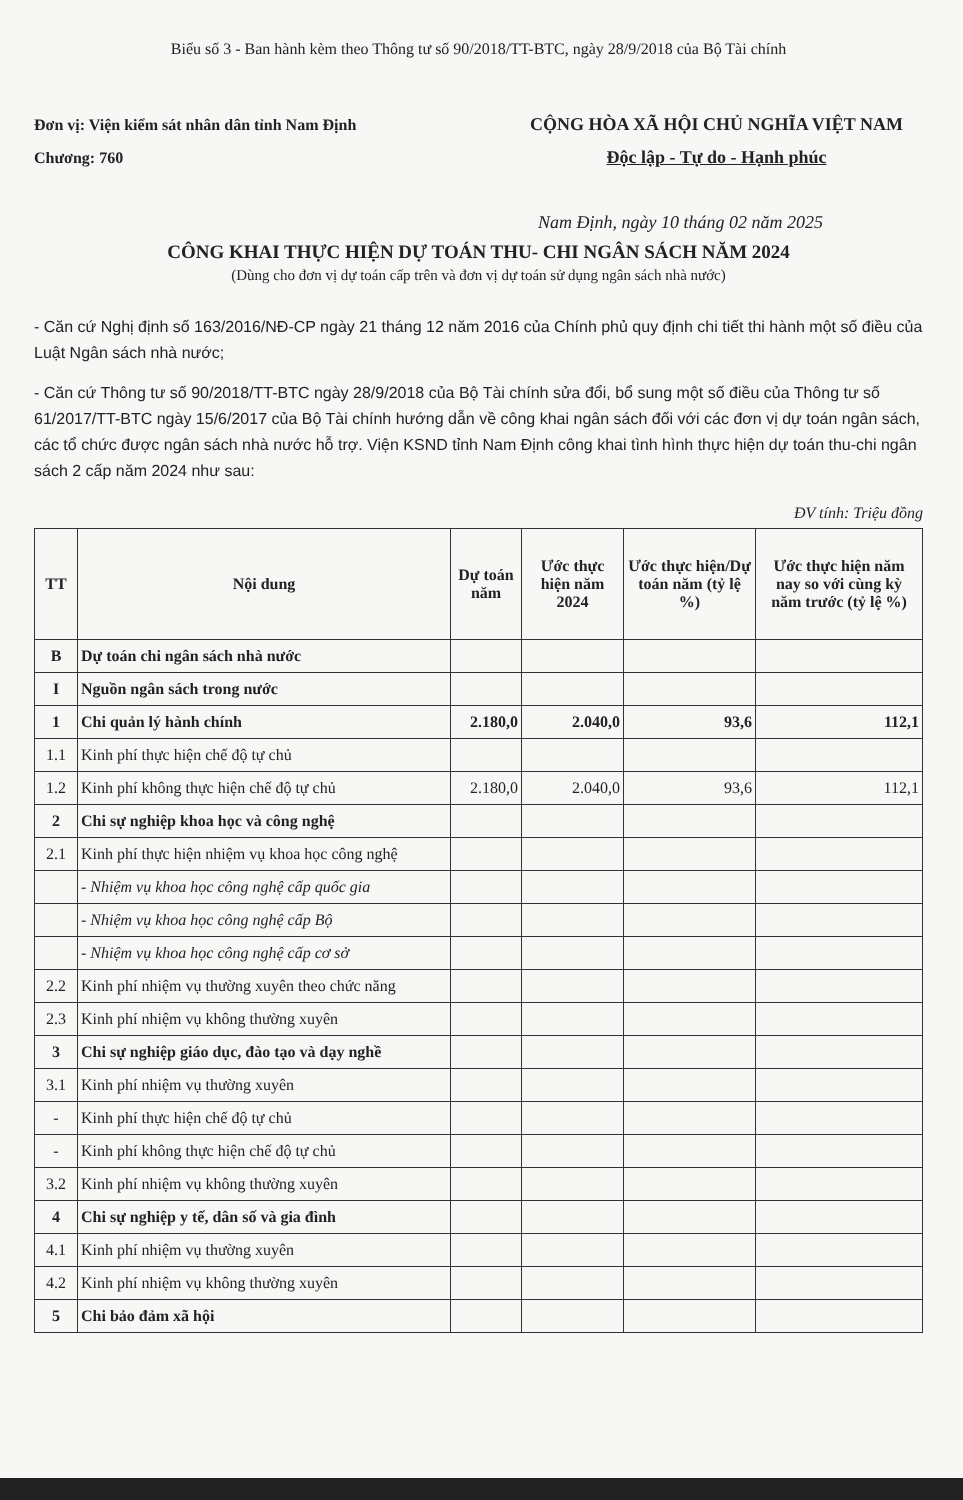Biểu số 3 - Ban hành kèm theo Thông tư số 90/2018/TT-BTC, ngày 28/9/2018 của Bộ Tài chính
Đơn vị: Viện kiểm sát nhân dân tỉnh Nam Định
Chương: 760
CỘNG HÒA XÃ HỘI CHỦ NGHĨA VIỆT NAM
Độc lập - Tự do - Hạnh phúc
Nam Định, ngày 10 tháng 02 năm 2025
CÔNG KHAI THỰC HIỆN DỰ TOÁN THU- CHI NGÂN SÁCH NĂM 2024
(Dùng cho đơn vị dự toán cấp trên và đơn vị dự toán sử dụng ngân sách nhà nước)
- Căn cứ Nghị định số 163/2016/NĐ-CP ngày 21 tháng 12 năm 2016 của Chính phủ quy định chi tiết thi hành một số điều của Luật Ngân sách nhà nước;
- Căn cứ Thông tư số 90/2018/TT-BTC ngày 28/9/2018 của Bộ Tài chính sửa đổi, bổ sung một số điều của Thông tư số 61/2017/TT-BTC ngày 15/6/2017 của Bộ Tài chính hướng dẫn về công khai ngân sách đối với các đơn vị dự toán ngân sách, các tổ chức được ngân sách nhà nước hỗ trợ. Viện KSND tỉnh Nam Định công khai tình hình thực hiện dự toán thu-chi ngân sách 2 cấp năm 2024 như sau:
ĐV tính: Triệu đồng
| TT | Nội dung | Dự toán năm | Ước thực hiện năm 2024 | Ước thực hiện/Dự toán năm (tỷ lệ %) | Ước thực hiện năm nay so với cùng kỳ năm trước (tỷ lệ %) |
| --- | --- | --- | --- | --- | --- |
| B | Dự toán chi ngân sách nhà nước | | | | |
| I | Nguồn ngân sách trong nước | | | | |
| 1 | Chi quản lý hành chính | 2.180,0 | 2.040,0 | 93,6 | 112,1 |
| 1.1 | Kinh phí thực hiện chế độ tự chủ | | | | |
| 1.2 | Kinh phí không thực hiện chế độ tự chủ | 2.180,0 | 2.040,0 | 93,6 | 112,1 |
| 2 | Chi sự nghiệp khoa học và công nghệ | | | | |
| 2.1 | Kinh phí thực hiện nhiệm vụ khoa học công nghệ | | | | |
| | - Nhiệm vụ khoa học công nghệ cấp quốc gia | | | | |
| | - Nhiệm vụ khoa học công nghệ cấp Bộ | | | | |
| | - Nhiệm vụ khoa học công nghệ cấp cơ sở | | | | |
| 2.2 | Kinh phí nhiệm vụ thường xuyên theo chức năng | | | | |
| 2.3 | Kinh phí nhiệm vụ không thường xuyên | | | | |
| 3 | Chi sự nghiệp giáo dục, đào tạo và dạy nghề | | | | |
| 3.1 | Kinh phí nhiệm vụ thường xuyên | | | | |
| - | Kinh phí thực hiện chế độ tự chủ | | | | |
| - | Kinh phí không thực hiện chế độ tự chủ | | | | |
| 3.2 | Kinh phí nhiệm vụ không thường xuyên | | | | |
| 4 | Chi sự nghiệp y tế, dân số và gia đình | | | | |
| 4.1 | Kinh phí nhiệm vụ thường xuyên | | | | |
| 4.2 | Kinh phí nhiệm vụ không thường xuyên | | | | |
| 5 | Chi bảo đảm xã hội | | | | |